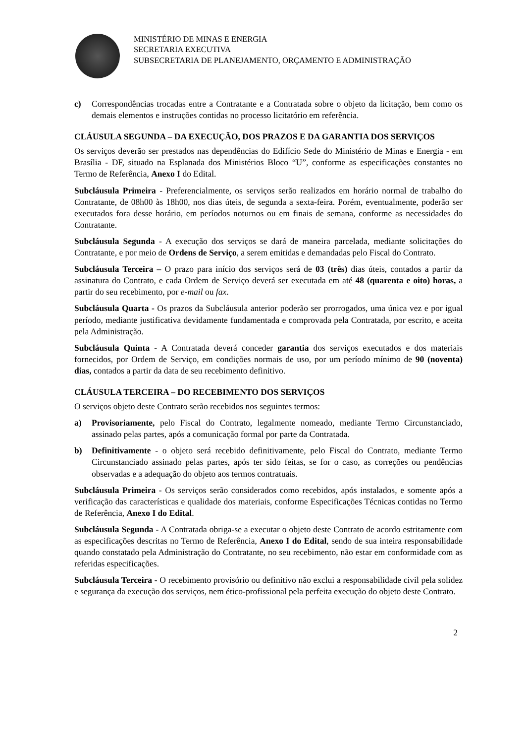MINISTÉRIO DE MINAS E ENERGIA
SECRETARIA EXECUTIVA
SUBSECRETARIA DE PLANEJAMENTO, ORÇAMENTO E ADMINISTRAÇÃO
c) Correspondências trocadas entre a Contratante e a Contratada sobre o objeto da licitação, bem como os demais elementos e instruções contidas no processo licitatório em referência.
CLÁUSULA SEGUNDA – DA EXECUÇÃO, DOS PRAZOS E DA GARANTIA DOS SERVIÇOS
Os serviços deverão ser prestados nas dependências do Edifício Sede do Ministério de Minas e Energia - em Brasília - DF, situado na Esplanada dos Ministérios Bloco “U”, conforme as especificações constantes no Termo de Referência, Anexo I do Edital.
Subcláusula Primeira - Preferencialmente, os serviços serão realizados em horário normal de trabalho do Contratante, de 08h00 às 18h00, nos dias úteis, de segunda a sexta-feira. Porém, eventualmente, poderão ser executados fora desse horário, em períodos noturnos ou em finais de semana, conforme as necessidades do Contratante.
Subcláusula Segunda - A execução dos serviços se dará de maneira parcelada, mediante solicitações do Contratante, e por meio de Ordens de Serviço, a serem emitidas e demandadas pelo Fiscal do Contrato.
Subcláusula Terceira – O prazo para início dos serviços será de 03 (três) dias úteis, contados a partir da assinatura do Contrato, e cada Ordem de Serviço deverá ser executada em até 48 (quarenta e oito) horas, a partir do seu recebimento, por e-mail ou fax.
Subcláusula Quarta - Os prazos da Subcláusula anterior poderão ser prorrogados, uma única vez e por igual período, mediante justificativa devidamente fundamentada e comprovada pela Contratada, por escrito, e aceita pela Administração.
Subcláusula Quinta - A Contratada deverá conceder garantia dos serviços executados e dos materiais fornecidos, por Ordem de Serviço, em condições normais de uso, por um período mínimo de 90 (noventa) dias, contados a partir da data de seu recebimento definitivo.
CLÁUSULA TERCEIRA – DO RECEBIMENTO DOS SERVIÇOS
O serviços objeto deste Contrato serão recebidos nos seguintes termos:
a) Provisoriamente, pelo Fiscal do Contrato, legalmente nomeado, mediante Termo Circunstanciado, assinado pelas partes, após a comunicação formal por parte da Contratada.
b) Definitivamente - o objeto será recebido definitivamente, pelo Fiscal do Contrato, mediante Termo Circunstanciado assinado pelas partes, após ter sido feitas, se for o caso, as correções ou pendências observadas e a adequação do objeto aos termos contratuais.
Subcláusula Primeira - Os serviços serão considerados como recebidos, após instalados, e somente após a verificação das características e qualidade dos materiais, conforme Especificações Técnicas contidas no Termo de Referência, Anexo I do Edital.
Subcláusula Segunda - A Contratada obriga-se a executar o objeto deste Contrato de acordo estritamente com as especificações descritas no Termo de Referência, Anexo I do Edital, sendo de sua inteira responsabilidade quando constatado pela Administração do Contratante, no seu recebimento, não estar em conformidade com as referidas especificações.
Subcláusula Terceira - O recebimento provisório ou definitivo não exclui a responsabilidade civil pela solidez e segurança da execução dos serviços, nem ético-profissional pela perfeita execução do objeto deste Contrato.
2